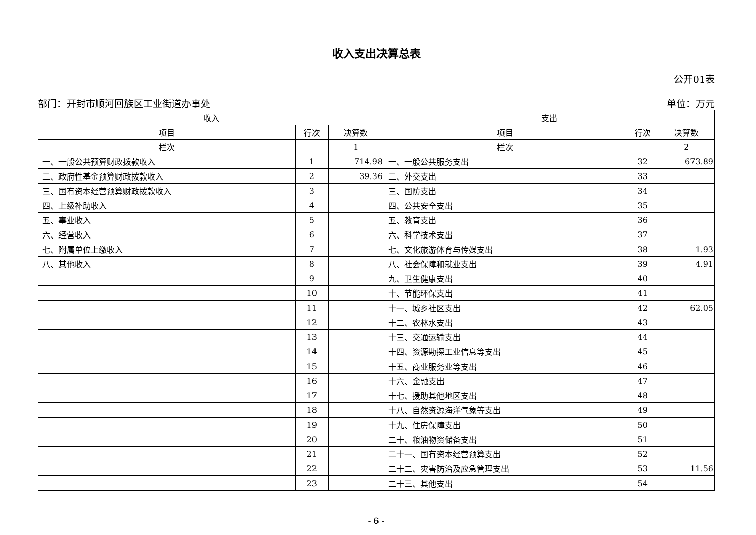收入支出决算总表
公开01表
部门：开封市顺河回族区工业街道办事处 单位：万元
| 收入 | | | 支出 | | |
| --- | --- | --- | --- | --- | --- |
| 项目 | 行次 | 决算数 | 项目 | 行次 | 决算数 |
| 栏次 | | 1 | 栏次 | | 2 |
| 一、一般公共预算财政拨款收入 | 1 | 714.98 | 一、一般公共服务支出 | 32 | 673.89 |
| 二、政府性基金预算财政拨款收入 | 2 | 39.36 | 二、外交支出 | 33 | |
| 三、国有资本经营预算财政拨款收入 | 3 | | 三、国防支出 | 34 | |
| 四、上级补助收入 | 4 | | 四、公共安全支出 | 35 | |
| 五、事业收入 | 5 | | 五、教育支出 | 36 | |
| 六、经营收入 | 6 | | 六、科学技术支出 | 37 | |
| 七、附属单位上缴收入 | 7 | | 七、文化旅游体育与传媒支出 | 38 | 1.93 |
| 八、其他收入 | 8 | | 八、社会保障和就业支出 | 39 | 4.91 |
| | 9 | | 九、卫生健康支出 | 40 | |
| | 10 | | 十、节能环保支出 | 41 | |
| | 11 | | 十一、城乡社区支出 | 42 | 62.05 |
| | 12 | | 十二、农林水支出 | 43 | |
| | 13 | | 十三、交通运输支出 | 44 | |
| | 14 | | 十四、资源勘探工业信息等支出 | 45 | |
| | 15 | | 十五、商业服务业等支出 | 46 | |
| | 16 | | 十六、金融支出 | 47 | |
| | 17 | | 十七、援助其他地区支出 | 48 | |
| | 18 | | 十八、自然资源海洋气象等支出 | 49 | |
| | 19 | | 十九、住房保障支出 | 50 | |
| | 20 | | 二十、粮油物资储备支出 | 51 | |
| | 21 | | 二十一、国有资本经营预算支出 | 52 | |
| | 22 | | 二十二、灾害防治及应急管理支出 | 53 | 11.56 |
| | 23 | | 二十三、其他支出 | 54 | |
- 6 -